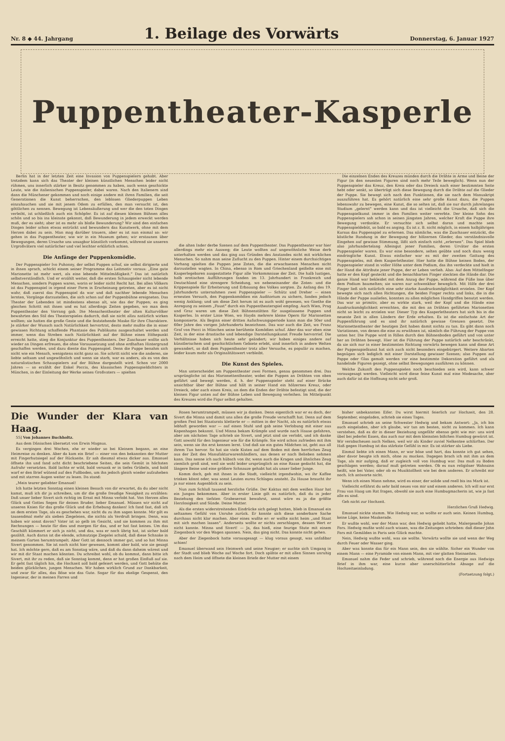Nr. 8 ◆ 44. Jahrgang
1. Beilage des Vorwärts
Donnerstag, 6. Januar 1927
Puppentheater-Kasperle
Berlin hat in der letzten Zeit eine Invasion von Puppenspielern gehabt. Aber trotzdem kann sich das Theater der kleinen künstlichen Menschen leider nicht rühmen, uns innerlich stärker in Besitz genommen zu haben, auch wenn geschickte Leute, wie die italienischen Puppenspieler, dabei waren. Nach den Italienern sind dann die Münchener gekommen und noch einige andere mit ihren Familien, die seit Generationen die Kunst beherrschen, den leblosen Gliederpuppen Leben einzuhauchen und sie mit jenem Odem zu erfüllen, den man versucht ist, den göttlichen zu nennen. Bewegung ist Lebensäußerung und wer die den toten Dingen verleiht, ist schließlich auch ein Schöpfer. Es ist auf diesen kleinen Bühnen alles schön und so bis ins kleinste gekonnt, daß Bewunderung in jedem erweckt werden muß, der es sieht; aber ist es mehr als bloße Bewunderung? Wir sind den einfachen Dingen leider schon etwas entrückt und bewundern das Kunstwerk, ohne mit dem Herzen dabei zu sein. Man mag darüber trauern, aber es ist nun einmal so: wir gehen in das Puppentheater, wie wir in ein Museum gehen; wir erstaunen über Bewegungen, deren Ursache uns unsagbar künstlich vorkommt, während sie unseren Urgroßvätern viel natürlicher und viel leichter erklärlich schien.
Die Anfänge der Puppenkomödie.
Der Puppenspieler Ivo Puhonny, der selbst Puppen schuf, sie selbst dirigierte und in ihnen sprach, schickt einem seiner Programme das Leitmotiv voraus: „Eine gute Marionette ist mehr wert, als eine lebende Mittelmäßigkeit.“ Das ist natürlich selbstverständlich. Und er erzählt weiter, daß die ersten Schauspieler nicht lebende Menschen, sondern Puppen waren, worin er leider nicht Recht hat. Bei allen Völkern ist das Puppenspiel in irgend einer Form in Erscheinung getreten, aber es ist nicht wahr, daß zuerst das Puppenspiel da war und daß nachher lebende Menschen lernten, Vorgänge darzustellen, die sich schon auf der Puppenbühne ereigneten. Das Theater der Lebenden ist mindestens ebenso alt, wie das der Puppen; es ging gleichen Schritt mit ihnen und es hat allerdings Zeiten gegeben, wo man dem Puppentheater den Vorrang gab. Die Menschentheater der alten Kulturvölker bewahrten den Stil des Theaterspieles dadurch, daß sie nicht allzu natürlich wirken wollten; sie hatten die große Geste und die feststehende Maske für ihre Charaktere. Je stärker der Wunsch nach Natürlichkeit hervortrat, desto mehr mußte die in einer gewissen Richtung schaffende Phantasie des Publikums ausgeschaltet werden und immer, wenn das Streben nach Natürlichkeit auf der Bühne einen Höhepunkt erreicht hatte, stieg die Konjunktur des Puppentheaters. Der Zuschauer wollte sich wieder an Dingen erfreuen, die ohne Voraussetzung und ohne erdhaften Hintergrund geschaffen werden, und dazu diente das Puppenspiel. Denn die Puppe benahm sich nicht wie ein Mensch, wenigstens nicht ganz so. Sie schritt nicht wie die anderen, sie liebte seltsam und ungewöhnlich und wenn sie starb, war es anders, als es von den naturalistischen Schauspielern auf der Bühne dargestellt wird. Schon vor 2000 Jahren — so erzählt der Enkel Poccis, des klassischen Puppenspieldichters in München, in der Einleitung der Werke seines Großvaters — spielten
die alten Inder derbe Szenen auf dem Puppentheater. Das Puppentheater war hier allerdings mehr ein Ausweg; die Leute wollten auf ungewöhnliche Weise derb unterhalten werden und das ging aus Gründen des Anstandes nicht mit wirklichen Menschen. So nahm man seine Zuflucht zu den Puppen. Hinter einem durchsichtigen Vorhang spielten die Puppen jene Zoten, die die erwachsenen Menschen nicht darzustellen wagten. In China, ebenso in Rom und Griechenland geißelte eine mit Kasperlegebaren ausgestattete Figur alle Vorkommnisse der Zeit. Die halb lustigen, halb erotischen Aufführungen fanden im 13. Jahrhundert in Frankreich und Deutschland eine strengere Scheidung, wo nebeneinander die Zoten- und die Krippenspiele für Erheiterung und Erbauung des Volkes sorgten. Zu Anfang des 19. Jahrhunderts unternahmen zwei Puppenspieler — Schütz und Dreher — einen erneuten Versuch, den Puppenkomödien ein Auditorium zu sichern, fanden jedoch wenig Anklang; und um diese Zeit herum ist es auch wohl gewesen, wo Goethe die Anregung zu seinem „Faust“ durch ein Puppentheaterspiel empfing. Auch Wien, Prag und Graz waren um diese Zeit Bühnenstätten für ausgelassene Puppen und Kasperles. In erster Linie Wien, wo Haydn mehrere kleine Opern für Marionetten komponierte. Als Beginn einer dritten Aufschwungsperiode kann man die 50er und 60er Jahre des vorigen Jahrhunderts bezeichnen. Das war auch die Zeit, wo Franz Graf von Pocci in München seine berühmte Komödien schuf. Aber das war eben eine Zeit, in der eine drastische und lebendige Darstellungskunst Freude hervorrief. Die Verhältnisse haben sich heute sehr geändert; wir haben einiges andere auf künstlerischem und geschichtlichem Gebiete erlebt, sind innerlich in andere Welten gewandert, so daß dem Puppentheater trotz aller Versuche, es populär zu machen, leider kaum mehr als Originalitätswert verbleibt.
Die Kunst des Spieles.
Man unterscheidet am Puppentheater zwei Formen, genau genommen drei. Das ursprüngliche ist das Marionettentheater, wobei die Puppen an Drähten von oben geführt und bewegt werden, d. h. der Puppenspieler steht auf einer Brücke unsichtbar über der Bühne und hält in seiner Hand ein hölzernes Kreuz, oder Dreieck, oder auch einen Kreis, an dem die Enden der Drähte befestigt sind, die der kleinen Figur unten auf der Bühne Leben und Bewegung verleihen. Im Mittelpunkt des Kreuzes wird die Figur selbst gehalten.
Die einzelnen Enden des Kreuzes münden durch die Drähte in Arme und Beine der Figur (in den neuesten Figuren sind noch mehr Teile beweglich). Wenn nun der Puppenspieler das Kreuz, den Kreis oder das Dreieck nach einer bestimmten Seite hebt oder senkt, so überträgt sich diese Bewegung durch die Drähte auf die Glieder der Puppe. Sie bewegt sich nach den Funktionen, die sie nach dem Manuskript auszuführen hat. Es gehört natürlich eine sehr große Kunst dazu, die Puppen lebenswahr zu bewegen, eine Kunst, die so selten ist, daß sie nur durch jahrelanges Studium „gelernt“ werden kann und das ist vielleicht die Ursache, daß sich die Puppenspielkunst immer in den Familien weiter vererbte. Der kleine Sohn des Puppenspielers sah schon in seinen jüngsten Jahren, welcher Kraft die Puppe ihre Bewegung verdankte. Er versuchte sich selbst daran und machte sein Puppenspieldebüt, so bald es anging. Es ist z. B. nicht möglich, in einem halbjährigen Kursus das Puppenspiel zu erlernen. Das nämliche, was die Zuschauer entzückt, die köstliche Rundung in der Bewegung der hölzernen Glieder, das verständnisvolle Eingehen auf gewisse Stimmung, läßt sich einfach nicht „erlernen“. Das Spiel blieb also jahrhundertelang Alleingut jener Familien, deren Urväter die ersten Puppenspieler waren. Es war eine besondere, selten geübte und noch dazu wenig eindringliche Kunst. Etwas einfacher war es mit der zweiten Gattung des Puppenspieles, mit dem Kasperletheater. Hier hatte die Bühne keinen Boden, der Puppenspieler stand in voller Höhe unter dem Podium, das ihn verdeckte und hielt in der Hand die Attribute jener Puppe, der er Leben verlieh. Also: Auf dem Mittelfinger hatte er den Kopf gesteckt und die benachbarten Finger steckten die Hände dar. Die ganze Hand war bekleidet mit dem Anzug der Puppe, während die Füße lose über dem Podium baumelten; sie waren nur schwenkbar beweglich. Mit Hilfe der drei Finger ließ sich natürlich eine sehr starke Ausdrucksmöglichkeit erzielen. Der Kopf bewegte sich nach allen Richtungen, die beiden Finger rechts und links, die in die Hände der Puppe ausliefen, konnten zu allen möglichen Handgriffen benutzt werden. Das war so primitiv, aber es wirkte stark, weil der Kopf und die Hände eine Ausdrucksmöglichkeit erreichten, die mit den an Drähten geführten Marionetten nicht so leicht zu erzielen war. Dieser Typ des Kasperletheaters hat sich bis in die neueste Zeit in allen Ländern der Erde erhalten. Es ist die einfachste Art der Puppenführung und es sind ihr natürlich gewisse Grenzen gesetzt. Die Marionettentheater der heutigen Zeit haben damit nichts zu tun. Es gibt dann noch Variationen, von denen die eine zu erwähnen ist, nämlich die Führung der Puppe von unten her. Die Puppe wird in Rillen durch den Bühnenboden geführt und von unter her an Drähten bewegt. Hier ist die Führung der Puppe natürlich sehr beschränkt, da sie sich nur in einer bestimmten Richtung vorwärts bewegen kann und diese Art der Puppenspielkunst hat sich auch nicht besonders eingebürgert. Weitere Abarten begnügen sich lediglich mit einer Darstellung gewisser Szenen; also Puppen auf Pappe oder Glas gemalt werden vor eine bestimmte Dekoration geführt und als handelnde Figuren gezeigt, ohne selbst Bewegungen ausführen zu können.
Welche Zukunft den Puppenspielen noch beschieden sein wird, kann schwer vorausgesagt werden. Vielleicht wird diese feine Kunst mal eine Modesache, aber auch dafür ist die Hoffnung nicht sehr groß.
Die Wunder der Klara van Haag.
55] Von Johannes Buchholtz.
Aus dem Dänischen übersetzt von Erwin Magnus.
Es vergingen drei Wochen, ehe er wieder so bei Kleinem begann, an eine Heimreise zu denken. Aber da kam ein Brief — einer von den bekannten der Mutter mit Fingerhutsiegel auf der Rückseite. Er sah diesmal etwas dicker aus. Emanuel öffnete ihn und fand acht dicht beschriebene Seiten, die sein Gemüt in höchsten Aufruhr versetzten. Bald lachte er wild, bald versank er in tiefes Grübeln, und bald warf er den Brief wütend auf den Fußboden, um ihn jedoch gleich wieder aufzuheben und mit starren Augen weiter zu lesen. Da stand:
„Mein teurer geliebter Emanuel!
Ich hatte letzten Sonntag einen kleinen Besuch von dir erwartet, da du aber nicht kamst, muß ich dir ja schreiben, um dir die große freudige Neuigkeit zu erzählen: Daß unser lieber Sivert sich richtig im Ernst mit Minna verlobt hat. Von Herzen alles Glück und Gottes Segen für deinen Bruder, lieber Emanuel. Müssen wir nicht auf unseren Knien für das große Glück und die Erhebung danken! Ich fand fast, daß ich an dem ersten Tage, als es geschehen war, nicht du zu ihm sagen konnte. Mir gilt es tausendmal mehr als sieben Ziegeleien, die nichts als Verdruß bringen. Denn, was haben wir sonst davon? Vater ist so gelb im Gesicht, und sie kommen zu ihm mit Rechnungen — heute für dies und morgen für das, und er hat fast keines. Um das Geschäft kümmert er sich ja nicht, und das, was er noch übrig hat, ist sicher bald gezählt. Auch daran ist die elende, schmutzige Ziegelei schuld, daß diese Schnake in meinem Garten herumtrampelt. Aber Gott ist dennoch immer gut, und so hat Minna Sivert genommen. Sie ist noch nicht hier gewesen, kommt aber bald, wie sie gesagt hat. Ich möchte gern, daß es am Sonntag wäre, und daß du dann daheim wärest und wir mit dir Staat machen könnten. Du schreibst wohl, ob du kommst, dann bitte ich Sivert, mit ihr zu reden, daß sie Sonntag kommt, denn er hat großen Einfluß auf sie. Er geht fast täglich hin, die Hochzeit soll bald gefeiert werden, und Gott behüte die beiden glücklichen, jungen Menschen. Wir haben wirklich Grund zur Dankbarkeit, und zwar für alles, das Böse wie das Gute. Sogar für das ekelige Gespenst, den Ingenieur, der in meinen Farren und
Rosen herumtrampelt, müssen wir ja danken. Denn eigentlich war er es doch, der Sivert die Minna und damit uns allen die große Freude verschafft hat. Denn auf dem großen Fest bei Staatsrats kletterte er — mitten in der Nacht, als es natürlich etwas lebhaft geworden war — auf einen Stuhl und gab seine Verlobung mit einer aus Kopenhagen bekannt. Und Minna bekam Krämpfe und wurde nach Hause gefahren, aber am nächsten Tage schrieb sie Sivert, und jetzt sind sie verlobt, und ich danke Gott sowohl für den Ingenieur wie für die Krämpfe. Sie wird schon zufrieden mit ihm sein, wenn sie ihn erst kennen lernt. Und daß sie ein gutes Mädchen ist, geht aus all ihrem Tun hervor. So hat sie viele Kisten auf dem Boden mit dem herrlichen Zeug aus der Zeit des Manufakturwarenhändlers, aus denen er nach Belieben nehmen kann. Das nenne ich auch hübsch von ihr, wenn auch die Kragen und ähnliches Zeug ziemlich groß sind, weil sie wohl leider ursprünglich an eine Rasse gedacht hat, die längere Beine und eine größere Schnauze gehabt hat als unser lieber Junge.
Komm doch, geh mit ihnen in die Stadt, vielleicht irgendwohin, wo ihr Kaffee trinken könnt oder, was sonst Leuten eures Schlages ansteht. Zu Hause braucht ihr ja nur einen Augenblick zu sein.
Nun zum Schluß tausend herzliche Grüße. Der Kaktus mit dem weißen Haar hat ein Junges bekommen. Aber in erster Linie gilt es natürlich, daß du in jeder Beziehung den tiefsten Grabesernst bewahrst, sonst wäre es ja die größte Herzlosigkeit und Sünde. Deine Mutter.
Als die ersten widerstreitenden Eindrücke sich gelegt hatten, blieb in Emanuel ein seltsames Gefühl von Unruhe zurück. Er konnte sich diese sonderbare Sache durchaus nicht klar machen. Aber eines wußte er: er wollte nicht heim „und Staat mit sich machen lassen“. Anderseits wollte er nichts zerschlagen, dessen Wert er nicht kannte. Minna und Sivert! — Ja, das hieß, eine feurige Stute mit einem Ziegenbock vor den Wagen spannen. Nein, das ging nicht. Das konnte nicht gehen.
Aber der Ziegenbock hatte vorausgesagt — klug voraus gesagt, was unfaßbar schien!
Emanuel überwand sein Heimweh und seine Neugier; er suchte sich Umgang in der Stadt und blieb Woche auf Woche fort. Doch spähte er mit allen Sinnen unruhig nach dem Heim und öffnete die kleinen Briefe der Mutter mit einem
bisher unbekannten Eifer. Du wirst hiermit feierlich zur Hochzeit, den 28. September, eingeladen, schrieb sie eines Tages.
Emanuel schrieb an seine Schwester Hedwig und bekam Antwort: „Ja, ich bin auch eingeladen, aber ich glaube, wir tun am besten, nicht zu kommen. Ich kann verstehen, daß es dir in dieser Beziehung ungefähr ebenso geht wie mir: uns wird übel bei jederlei Essen, das auch nur mit dem kleinsten bißchen Humbug gewürzt ist. Wir verabscheuen auch Nelken, weil wir als Kinder zuviel Nelkentee schlürften. Der Haß gegen Humbug ist das stärkste Gefühl in mir. Es ist stärker als Liebe.
Einmal liebte ich einen Mann, er war böse und hart, das konnte ich gut sehen, aber davor beugte ich mich, ohne zu mucken. Dagegen brach ich mit ihm an dem Tage, als mir aufging, daß er zugleich voll von Humbug war. Das muß zu Boden geschlagen werden; darauf muß getreten werden. Ob es nun religiöser Wahnsinn heißt, wie bei Vater, oder ob es Musiktollheit wie bei dem anderen. Er schreibt mir noch. Ich antworte nicht.
Wenn ich einen Mann nehme, wird es einer, der solide und reell bis ins Mark ist.
Vielleicht erfährst du sehr bald neues von mir und einem anderen. Ich will nur erst Frau van Haag um Rat fragen, obwohl sie auch eine Humbugmacherin ist, wie ja fast alle es sind.
Geh nicht zur Hochzeit.
Herzlichen Gruß Hedwig.
Emanuel nickte stumm. Wie Hedwig war, so wollte er auch sein. Keinen Humbug, keine Lüge, keine Maskerade.
Er wußte wohl, wer der Mann war, den Hedwig geliebt hatte, Malergeselle Johan Fors. Hedwig mußte wohl auch wissen, was die Zeitungen schrieben: daß dieser John Fors mit Gemälden in Paris sein Glück machte.
Nein, Hedwig wußte wohl, was sie wollte. Vorwärts wollte sie und wenn der Weg durch Feuer oder Wasser ging.
Aber was konnte das für ein Mann sein, den sie wählte. Sicher ein Wunder von einem Mann — eine Pyramide von einem Mann, mit vier glatten Steinseiten.
Emanuel nahm die Feder und schrieb, während noch die Energie aus Hedwigs Brief in ihm war, eine kurze aber unerschütterliche Absage auf die Hochzeitseinladung.
(Fortsetzung folgt.)